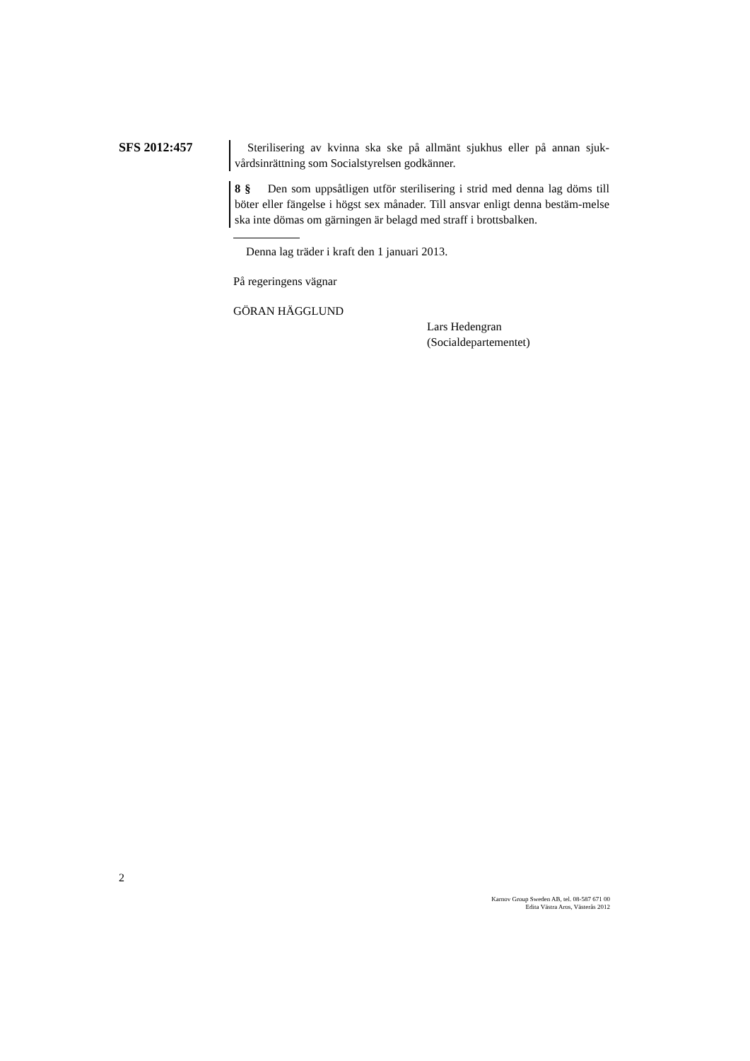SFS 2012:457
Sterilisering av kvinna ska ske på allmänt sjukhus eller på annan sjuk-vårdsinrättning som Socialstyrelsen godkänner.
8 § Den som uppsåtligen utför sterilisering i strid med denna lag döms till böter eller fängelse i högst sex månader. Till ansvar enligt denna bestäm-melse ska inte dömas om gärningen är belagd med straff i brottsbalken.
Denna lag träder i kraft den 1 januari 2013.
På regeringens vägnar
GÖRAN HÄGGLUND
Lars Hedengran
(Socialdepartementet)
2
Karnov Group Sweden AB, tel. 08-587 671 00
Edita Västra Aros, Västerås 2012